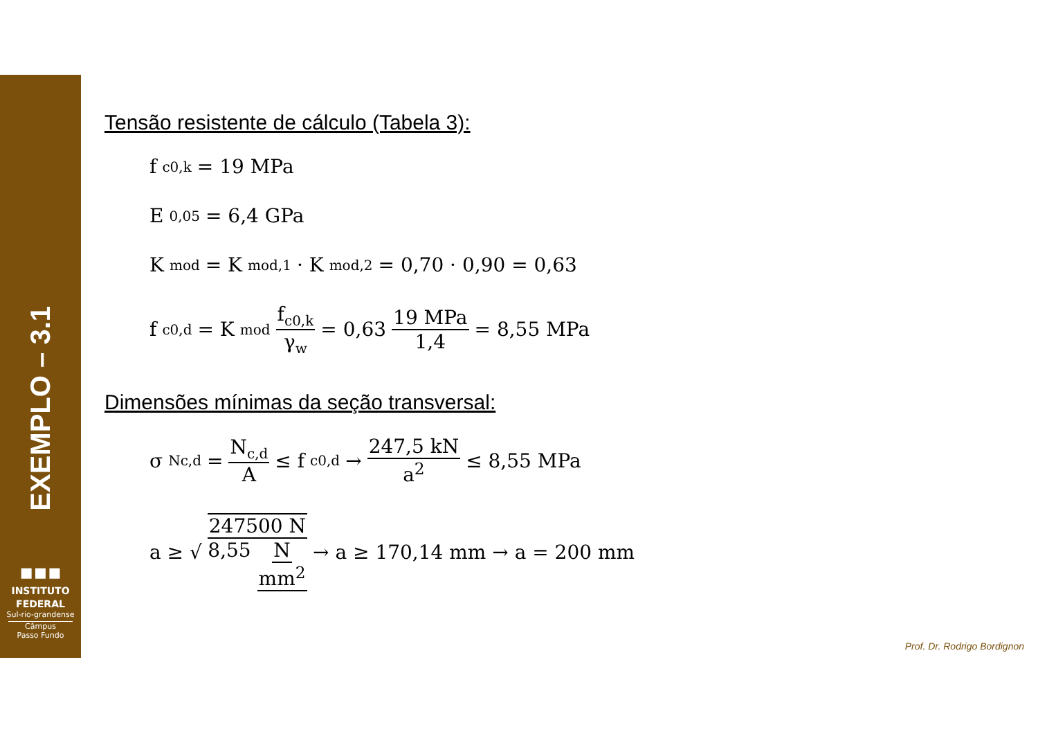EXEMPLO – 3.1
▪▪▪
INSTITUTO
FEDERAL
Sul-rio-grandense
Câmpus
Passo Fundo
Tensão resistente de cálculo (Tabela 3):
f<sub>c0,k</sub> = 19 MPa
E<sub>0,05</sub> = 6,4 GPa
K<sub>mod</sub> = K<sub>mod,1</sub> · K<sub>mod,2</sub> = 0,70 · 0,90 = 0,63
f<sub>c0,d</sub> = K<sub>mod</sub> f<sub>c0,k</sub> γ<sub>w</sub> = 0,63 19 MPa 1,4 = 8,55 MPa
Dimensões mínimas da seção transversal:
σ<sub>Nc,d</sub> = N<sub>c,d</sub> A ≤ f<sub>c0,d</sub> → 247,5 kN a<sup>2</sup> ≤ 8,55 MPa
a ≥ √ 247500 N 8,55 N mm<sup>2</sup> → a ≥ 170,14 mm → a = 200 mm
Prof. Dr. Rodrigo Bordignon